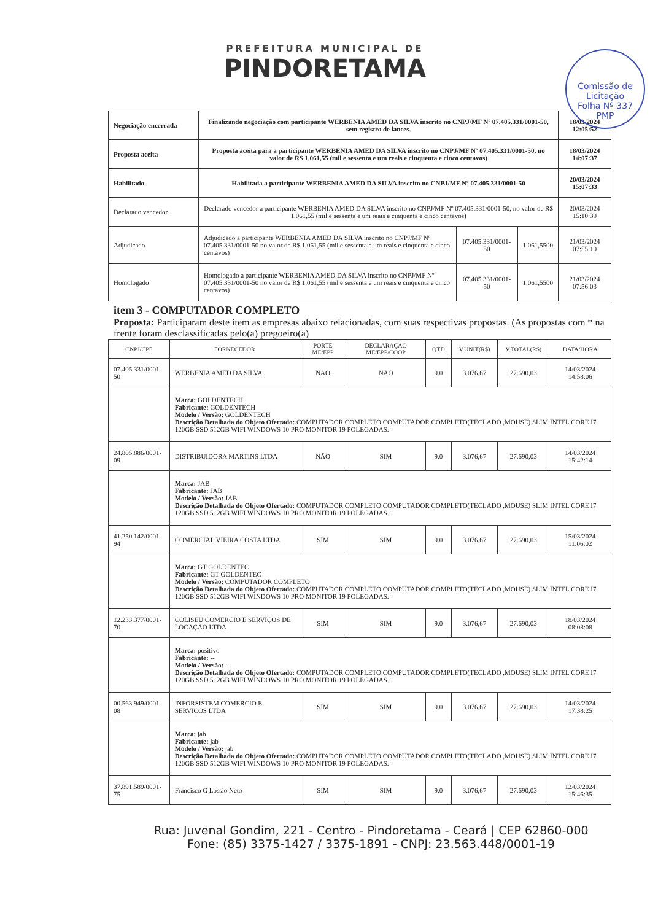PREFEITURA MUNICIPAL DE
PINDORETAMA
Comissão de Licitação
Folha Nº 337
PMP
| Negociação encerrada | Finalizando negociação com participante WERBENIA AMED DA SILVA inscrito no CNPJ/MF Nº 07.405.331/0001-50, sem registro de lances. | | | 18/03/2024 12:05:52 |
| Proposta aceita | Proposta aceita para a participante WERBENIA AMED DA SILVA inscrito no CNPJ/MF Nº 07.405.331/0001-50, no valor de R$ 1.061,55 (mil e sessenta e um reais e cinquenta e cinco centavos) | | | 18/03/2024 14:07:37 |
| Habilitado | Habilitada a participante WERBENIA AMED DA SILVA inscrito no CNPJ/MF Nº 07.405.331/0001-50 | | | 20/03/2024 15:07:33 |
| Declarado vencedor | Declarado vencedor a participante WERBENIA AMED DA SILVA inscrito no CNPJ/MF Nº 07.405.331/0001-50, no valor de R$ 1.061,55 (mil e sessenta e um reais e cinquenta e cinco centavos) | | | 20/03/2024 15:10:39 |
| Adjudicado | Adjudicado a participante WERBENIA AMED DA SILVA inscrito no CNPJ/MF Nº 07.405.331/0001-50 no valor de R$ 1.061,55 (mil e sessenta e um reais e cinquenta e cinco centavos) | 07.405.331/0001-50 | 1.061,5500 | 21/03/2024 07:55:10 |
| Homologado | Homologado a participante WERBENIA AMED DA SILVA inscrito no CNPJ/MF Nº 07.405.331/0001-50 no valor de R$ 1.061,55 (mil e sessenta e um reais e cinquenta e cinco centavos) | 07.405.331/0001-50 | 1.061,5500 | 21/03/2024 07:56:03 |
item 3 - COMPUTADOR COMPLETO
Proposta: Participaram deste item as empresas abaixo relacionadas, com suas respectivas propostas. (As propostas com * na frente foram desclassificadas pelo(a) pregoeiro(a)
| CNPJ/CPF | FORNECEDOR | PORTE ME/EPP | DECLARAÇÃO ME/EPP/COOP | QTD | V.UNIT(R$) | V.TOTAL(R$) | DATA/HORA |
| --- | --- | --- | --- | --- | --- | --- | --- |
| 07.405.331/0001-50 | WERBENIA AMED DA SILVA | NÃO | NÃO | 9.0 | 3.076,67 | 27.690,03 | 14/03/2024 14:58:06 |
| | Marca: GOLDENTECH Fabricante: GOLDENTECH Modelo / Versão: GOLDENTECH Descrição Detalhada do Objeto Ofertado: COMPUTADOR COMPLETO COMPUTADOR COMPLETO(TECLADO ,MOUSE) SLIM INTEL CORE I7 120GB SSD 512GB WIFI WINDOWS 10 PRO MONITOR 19 POLEGADAS. | | | | | | |
| 24.805.886/0001-09 | DISTRIBUIDORA MARTINS LTDA | NÃO | SIM | 9.0 | 3.076,67 | 27.690,03 | 14/03/2024 15:42:14 |
| | Marca: JAB Fabricante: JAB Modelo / Versão: JAB Descrição Detalhada do Objeto Ofertado: COMPUTADOR COMPLETO COMPUTADOR COMPLETO(TECLADO ,MOUSE) SLIM INTEL CORE I7 120GB SSD 512GB WIFI WINDOWS 10 PRO MONITOR 19 POLEGADAS. | | | | | | |
| 41.250.142/0001-94 | COMERCIAL VIEIRA COSTA LTDA | SIM | SIM | 9.0 | 3.076,67 | 27.690,03 | 15/03/2024 11:06:02 |
| | Marca: GT GOLDENTEC Fabricante: GT GOLDENTEC Modelo / Versão: COMPUTADOR COMPLETO Descrição Detalhada do Objeto Ofertado: COMPUTADOR COMPLETO COMPUTADOR COMPLETO(TECLADO ,MOUSE) SLIM INTEL CORE I7 120GB SSD 512GB WIFI WINDOWS 10 PRO MONITOR 19 POLEGADAS. | | | | | | |
| 12.233.377/0001-70 | COLISEU COMERCIO E SERVIÇOS DE LOCAÇÃO LTDA | SIM | SIM | 9.0 | 3.076,67 | 27.690,03 | 18/03/2024 08:08:08 |
| | Marca: positivo Fabricante: -- Modelo / Versão: -- Descrição Detalhada do Objeto Ofertado: COMPUTADOR COMPLETO COMPUTADOR COMPLETO(TECLADO ,MOUSE) SLIM INTEL CORE I7 120GB SSD 512GB WIFI WINDOWS 10 PRO MONITOR 19 POLEGADAS. | | | | | | |
| 00.563.949/0001-08 | INFORSISTEM COMERCIO E SERVICOS LTDA | SIM | SIM | 9.0 | 3.076,67 | 27.690,03 | 14/03/2024 17:38:25 |
| | Marca: jab Fabricante: jab Modelo / Versão: jab Descrição Detalhada do Objeto Ofertado: COMPUTADOR COMPLETO COMPUTADOR COMPLETO(TECLADO ,MOUSE) SLIM INTEL CORE I7 120GB SSD 512GB WIFI WINDOWS 10 PRO MONITOR 19 POLEGADAS. | | | | | | |
| 37.891.589/0001-75 | Francisco G Lossio Neto | SIM | SIM | 9.0 | 3.076,67 | 27.690,03 | 12/03/2024 15:46:35 |
Rua: Juvenal Gondim, 221 - Centro - Pindoretama - Ceará | CEP 62860-000
Fone: (85) 3375-1427 / 3375-1891 - CNPJ: 23.563.448/0001-19